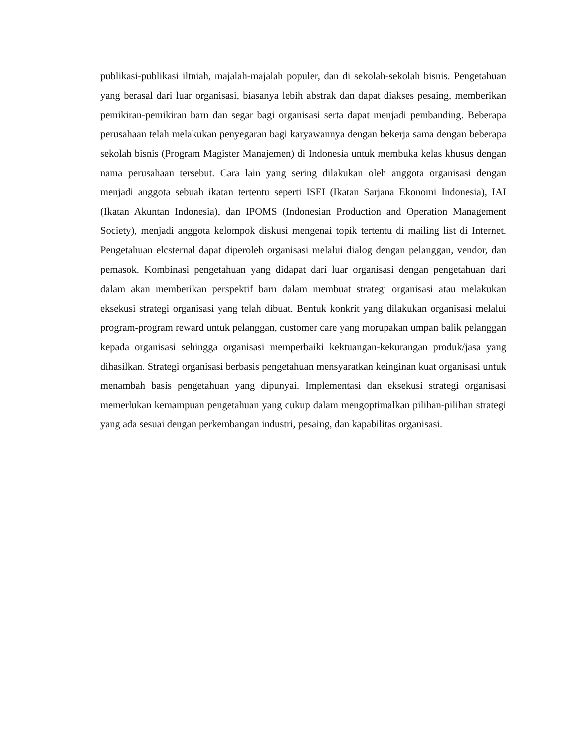publikasi-publikasi iltniah, majalah-majalah populer, dan di sekolah-sekolah bisnis. Pengetahuan yang berasal dari luar organisasi, biasanya lebih abstrak dan dapat diakses pesaing, memberikan pemikiran-pemikiran barn dan segar bagi organisasi serta dapat menjadi pembanding. Beberapa perusahaan telah melakukan penyegaran bagi karyawannya dengan bekerja sama dengan beberapa sekolah bisnis (Program Magister Manajemen) di Indonesia untuk membuka kelas khusus dengan nama perusahaan tersebut. Cara lain yang sering dilakukan oleh anggota organisasi dengan menjadi anggota sebuah ikatan tertentu seperti ISEI (Ikatan Sarjana Ekonomi Indonesia), IAI (Ikatan Akuntan Indonesia), dan IPOMS (Indonesian Production and Operation Management Society), menjadi anggota kelompok diskusi mengenai topik tertentu di mailing list di Internet. Pengetahuan elcsternal dapat diperoleh organisasi melalui dialog dengan pelanggan, vendor, dan pemasok. Kombinasi pengetahuan yang didapat dari luar organisasi dengan pengetahuan dari dalam akan memberikan perspektif barn dalam membuat strategi organisasi atau melakukan eksekusi strategi organisasi yang telah dibuat. Bentuk konkrit yang dilakukan organisasi melalui program-program reward untuk pelanggan, customer care yang morupakan umpan balik pelanggan kepada organisasi sehingga organisasi memperbaiki kektuangan-kekurangan produk/jasa yang dihasilkan. Strategi organisasi berbasis pengetahuan mensyaratkan keinginan kuat organisasi untuk menambah basis pengetahuan yang dipunyai. Implementasi dan eksekusi strategi organisasi memerlukan kemampuan pengetahuan yang cukup dalam mengoptimalkan pilihan-pilihan strategi yang ada sesuai dengan perkembangan industri, pesaing, dan kapabilitas organisasi.